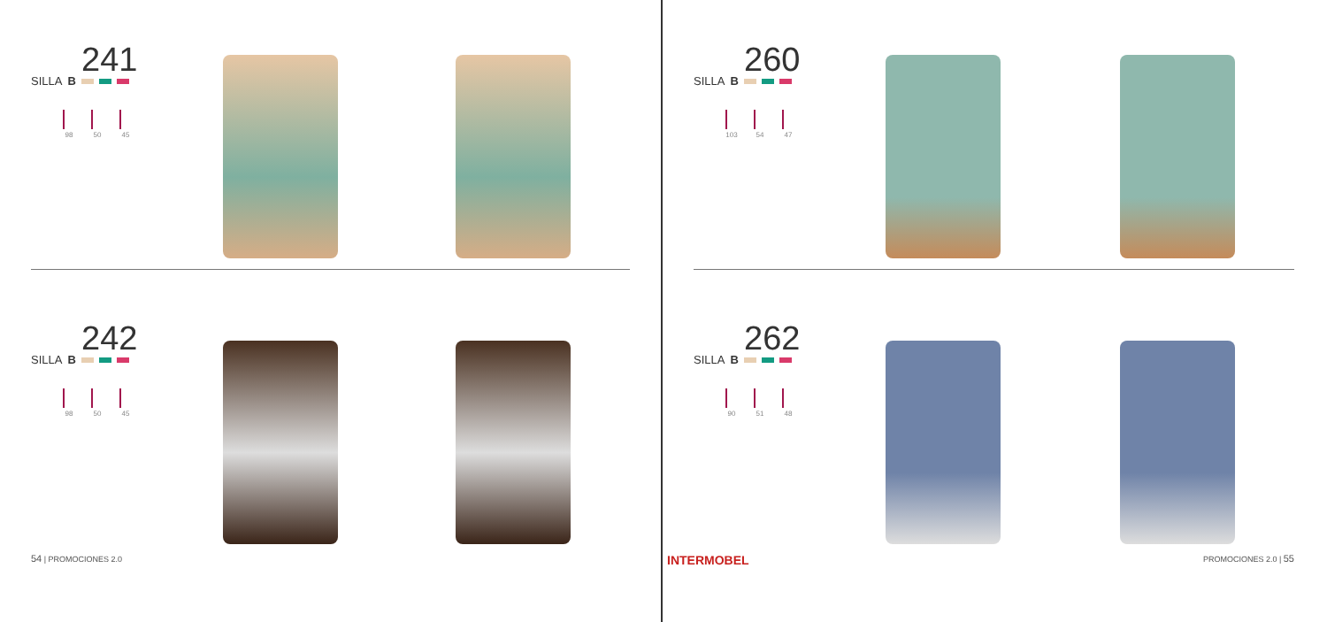241
SILLA B
98 50 45
242
SILLA B
98 50 45
54 | PROMOCIONES 2.0
260
SILLA B
103 54 47
262
SILLA B
90 51 48
INTERMOBEL PROMOCIONES 2.0 | 55